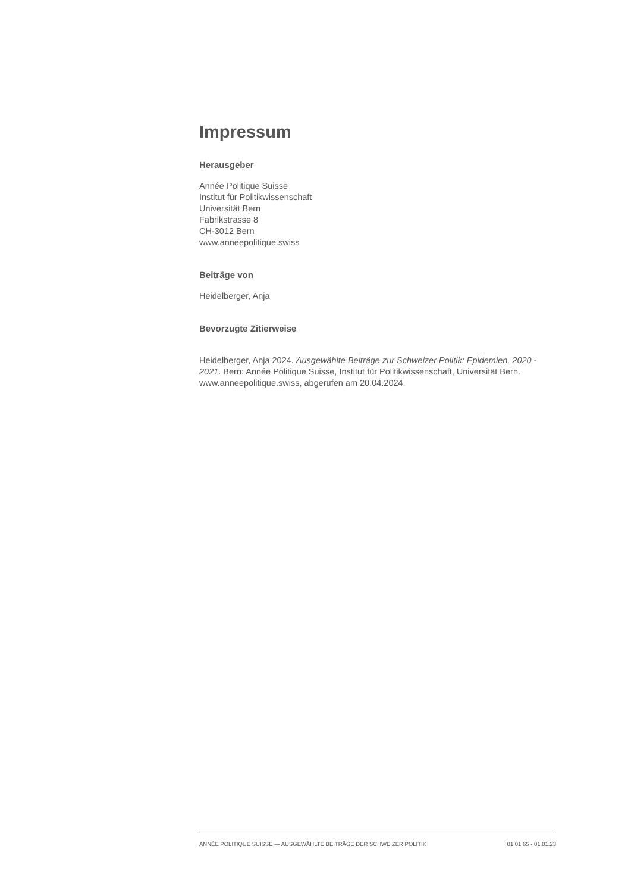Impressum
Herausgeber
Année Politique Suisse
Institut für Politikwissenschaft
Universität Bern
Fabrikstrasse 8
CH-3012 Bern
www.anneepolitique.swiss
Beiträge von
Heidelberger, Anja
Bevorzugte Zitierweise
Heidelberger, Anja 2024. Ausgewählte Beiträge zur Schweizer Politik: Epidemien, 2020 - 2021. Bern: Année Politique Suisse, Institut für Politikwissenschaft, Universität Bern. www.anneepolitique.swiss, abgerufen am 20.04.2024.
ANNÉE POLITIQUE SUISSE — AUSGEWÄHLTE BEITRÄGE DER SCHWEIZER POLITIK 01.01.65 - 01.01.23